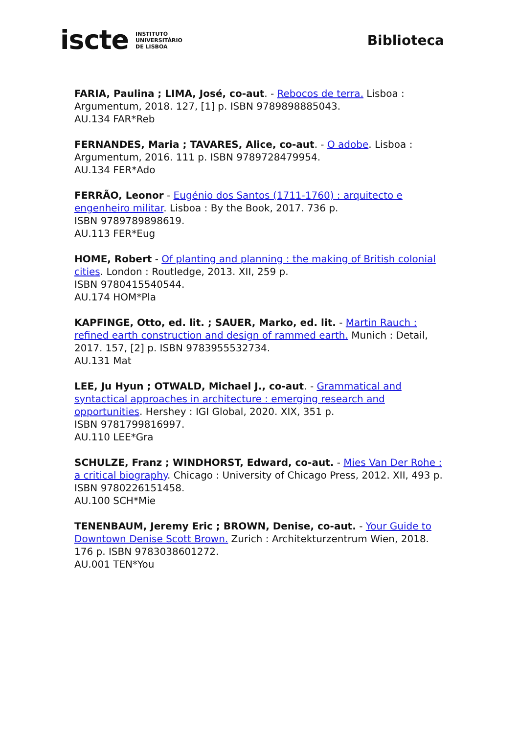iscte INSTITUTO
UNIVERSITÁRIO
DE LISBOA
Biblioteca
FARIA, Paulina ; LIMA, José, co-aut. - Rebocos de terra. Lisboa : Argumentum, 2018. 127, [1] p. ISBN 9789898885043.
AU.134 FAR*Reb
FERNANDES, Maria ; TAVARES, Alice, co-aut. - O adobe. Lisboa : Argumentum, 2016. 111 p. ISBN 9789728479954.
AU.134 FER*Ado
FERRÃO, Leonor - Eugénio dos Santos (1711-1760) : arquitecto e engenheiro militar. Lisboa : By the Book, 2017. 736 p.
ISBN 9789789898619.
AU.113 FER*Eug
HOME, Robert - Of planting and planning : the making of British colonial cities. London : Routledge, 2013. XII, 259 p.
ISBN 9780415540544.
AU.174 HOM*Pla
KAPFINGE, Otto, ed. lit. ; SAUER, Marko, ed. lit. - Martin Rauch : refined earth construction and design of rammed earth. Munich : Detail, 2017. 157, [2] p. ISBN 9783955532734.
AU.131 Mat
LEE, Ju Hyun ; OTWALD, Michael J., co-aut. - Grammatical and syntactical approaches in architecture : emerging research and opportunities. Hershey : IGI Global, 2020. XIX, 351 p.
ISBN 9781799816997.
AU.110 LEE*Gra
SCHULZE, Franz ; WINDHORST, Edward, co-aut. - Mies Van Der Rohe : a critical biography. Chicago : University of Chicago Press, 2012. XII, 493 p. ISBN 9780226151458.
AU.100 SCH*Mie
TENENBAUM, Jeremy Eric ; BROWN, Denise, co-aut. - Your Guide to Downtown Denise Scott Brown. Zurich : Architekturzentrum Wien, 2018. 176 p. ISBN 9783038601272.
AU.001 TEN*You